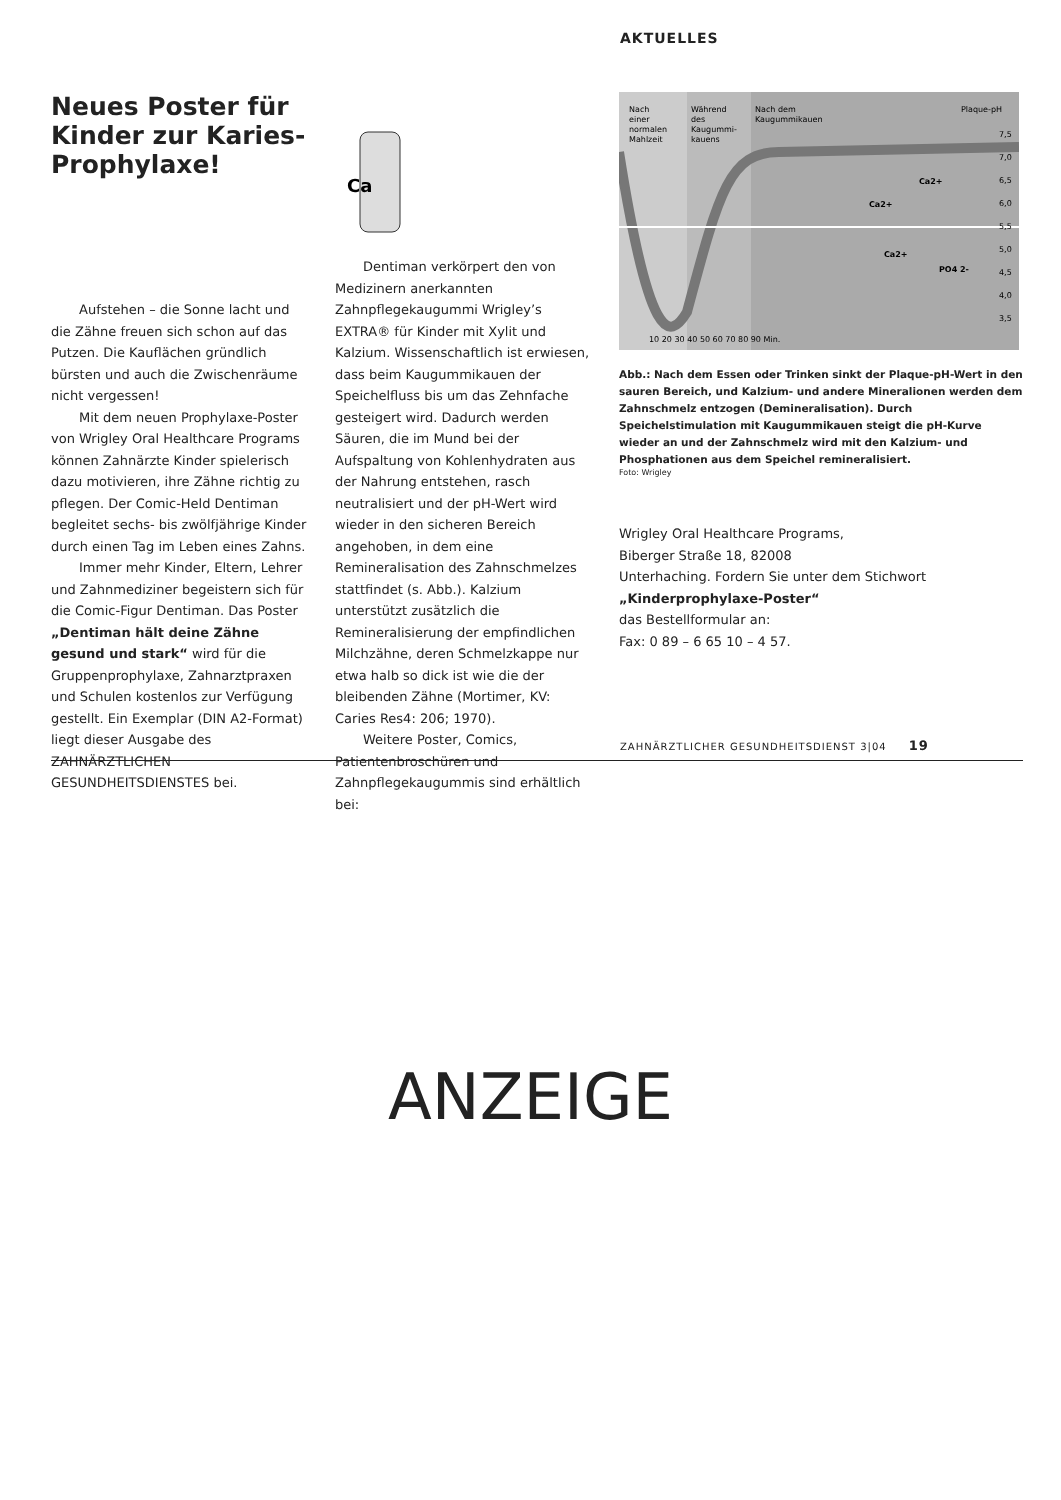AKTUELLES
Neues Poster für Kinder zur Karies-Prophylaxe!
Aufstehen – die Sonne lacht und die Zähne freuen sich schon auf das Putzen. Die Kauflächen gründlich bürsten und auch die Zwischenräume nicht vergessen!
Mit dem neuen Prophylaxe-Poster von Wrigley Oral Healthcare Programs können Zahnärzte Kinder spielerisch dazu motivieren, ihre Zähne richtig zu pflegen. Der Comic-Held Dentiman begleitet sechs- bis zwölfjährige Kinder durch einen Tag im Leben eines Zahns.
Immer mehr Kinder, Eltern, Lehrer und Zahnmediziner begeistern sich für die Comic-Figur Dentiman. Das Poster „Dentiman hält deine Zähne gesund und stark“ wird für die Gruppenprophylaxe, Zahnarztpraxen und Schulen kostenlos zur Verfügung gestellt. Ein Exemplar (DIN A2-Format) liegt dieser Ausgabe des ZAHNÄRZTLICHEN GESUNDHEITSDIENSTES bei.
Ca
Dentiman verkörpert den von Medizinern anerkannten Zahnpflegekaugummi Wrigley’s EXTRA® für Kinder mit Xylit und Kalzium. Wissenschaftlich ist erwiesen, dass beim Kaugummikauen der Speichelfluss bis um das Zehnfache gesteigert wird. Dadurch werden Säuren, die im Mund bei der Aufspaltung von Kohlenhydraten aus der Nahrung entstehen, rasch neutralisiert und der pH-Wert wird wieder in den sicheren Bereich angehoben, in dem eine Remineralisation des Zahnschmelzes stattfindet (s. Abb.). Kalzium unterstützt zusätzlich die Remineralisierung der empfindlichen Milchzähne, deren Schmelzkappe nur etwa halb so dick ist wie die der bleibenden Zähne (Mortimer, KV: Caries Res4: 206; 1970).
Weitere Poster, Comics, Patientenbroschüren und Zahnpflegekaugummis sind erhältlich bei:
Nach
einer
normalen
Mahlzeit
Während
des
Kaugummi-
kauens
Nach dem
Kaugummikauen
Plaque-pH
7,5
7,0
6,5
6,0
5,5
5,0
4,5
4,0
3,5
10 20 30 40 50 60 70 80 90 Min.
Ca2+
Ca2+
Ca2+
PO4 2-
Abb.: Nach dem Essen oder Trinken sinkt der Plaque-pH-Wert in den sauren Bereich, und Kalzium- und andere Mineralionen werden dem Zahnschmelz entzogen (Demineralisation). Durch Speichelstimulation mit Kaugummikauen steigt die pH-Kurve wieder an und der Zahnschmelz wird mit den Kalzium- und Phosphationen aus dem Speichel remineralisiert.
Foto: Wrigley
Wrigley Oral Healthcare Programs,
Biberger Straße 18, 82008
Unterhaching. Fordern Sie unter dem Stichwort „Kinderprophylaxe-Poster“
das Bestellformular an:
Fax: 0 89 – 6 65 10 – 4 57.
ZAHNÄRZTLICHER GESUNDHEITSDIENST 3|04 19
ANZEIGE